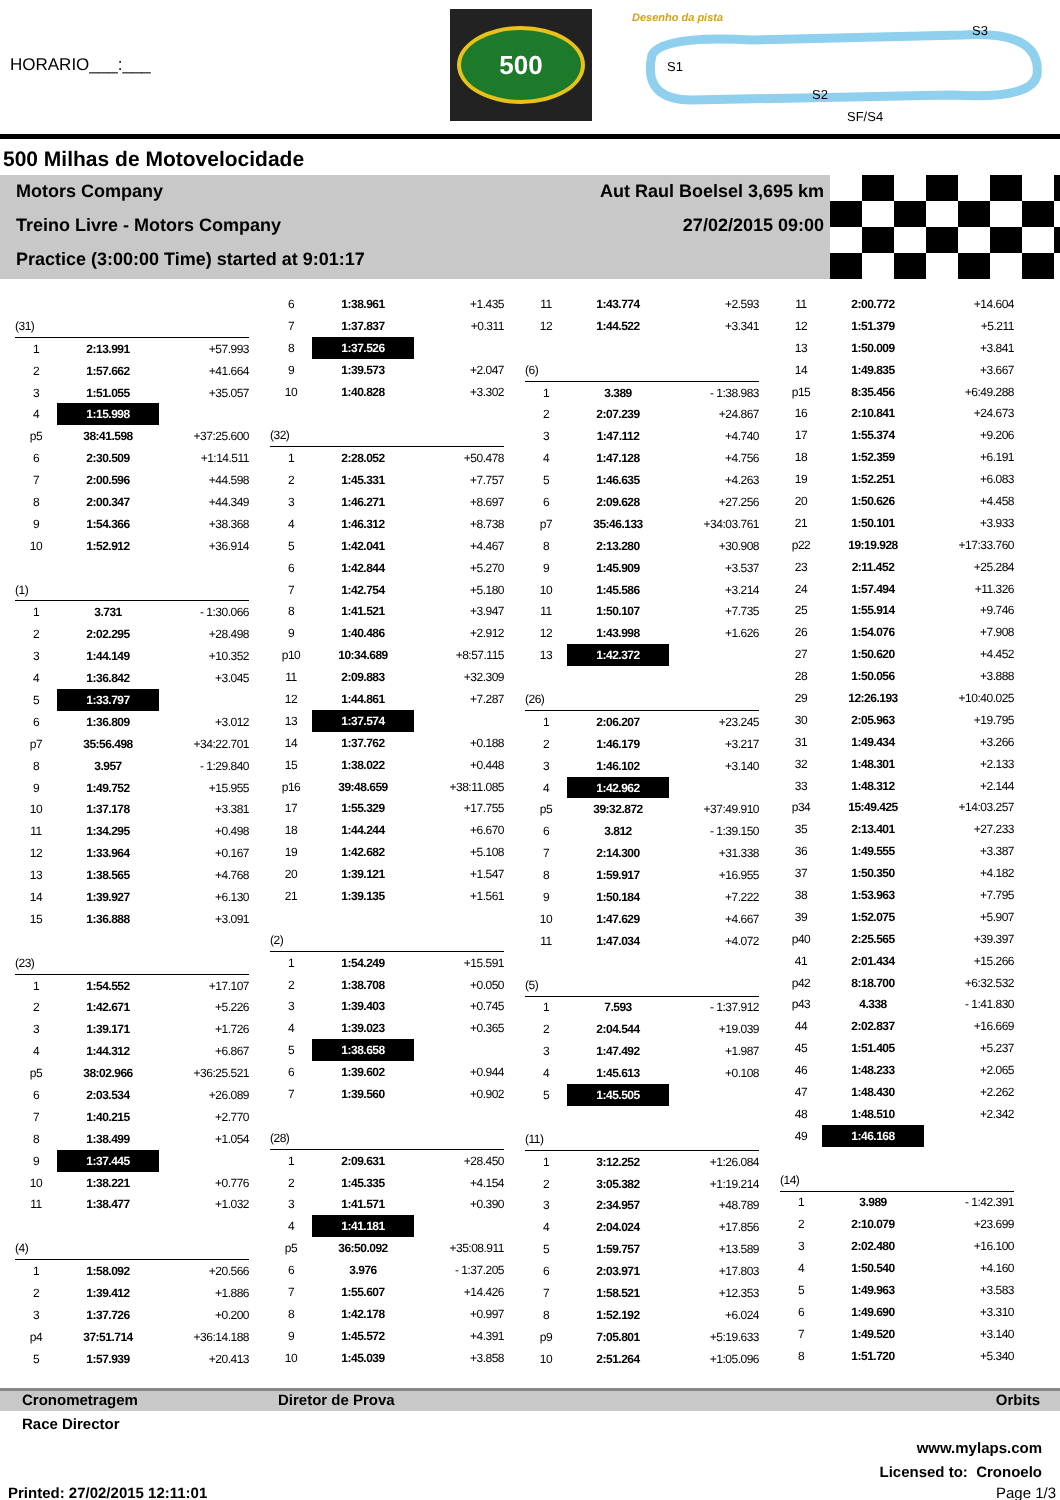HORARIO___:___
500
Desenho da pista
S1
S2
S3
SF/S4
500 Milhas de Motovelocidade
Motors Company Aut Raul Boelsel 3,695 km
Treino Livre - Motors Company 27/02/2015 09:00
Practice (3:00:00 Time) started at 9:01:17
| (31) | | |
| 1 | 2:13.991 | +57.993 |
| 2 | 1:57.662 | +41.664 |
| 3 | 1:51.055 | +35.057 |
| 4 | 1:15.998 | |
| p5 | 38:41.598 | +37:25.600 |
| 6 | 2:30.509 | +1:14.511 |
| 7 | 2:00.596 | +44.598 |
| 8 | 2:00.347 | +44.349 |
| 9 | 1:54.366 | +38.368 |
| 10 | 1:52.912 | +36.914 |
| (1) | | |
| 1 | 3.731 | - 1:30.066 |
| 2 | 2:02.295 | +28.498 |
| 3 | 1:44.149 | +10.352 |
| 4 | 1:36.842 | +3.045 |
| 5 | 1:33.797 | |
| 6 | 1:36.809 | +3.012 |
| p7 | 35:56.498 | +34:22.701 |
| 8 | 3.957 | - 1:29.840 |
| 9 | 1:49.752 | +15.955 |
| 10 | 1:37.178 | +3.381 |
| 11 | 1:34.295 | +0.498 |
| 12 | 1:33.964 | +0.167 |
| 13 | 1:38.565 | +4.768 |
| 14 | 1:39.927 | +6.130 |
| 15 | 1:36.888 | +3.091 |
| (23) | | |
| 1 | 1:54.552 | +17.107 |
| 2 | 1:42.671 | +5.226 |
| 3 | 1:39.171 | +1.726 |
| 4 | 1:44.312 | +6.867 |
| p5 | 38:02.966 | +36:25.521 |
| 6 | 2:03.534 | +26.089 |
| 7 | 1:40.215 | +2.770 |
| 8 | 1:38.499 | +1.054 |
| 9 | 1:37.445 | |
| 10 | 1:38.221 | +0.776 |
| 11 | 1:38.477 | +1.032 |
| (4) | | |
| 1 | 1:58.092 | +20.566 |
| 2 | 1:39.412 | +1.886 |
| 3 | 1:37.726 | +0.200 |
| p4 | 37:51.714 | +36:14.188 |
| 5 | 1:57.939 | +20.413 |
| 6 | 1:38.961 | +1.435 |
| 7 | 1:37.837 | +0.311 |
| 8 | 1:37.526 | |
| 9 | 1:39.573 | +2.047 |
| 10 | 1:40.828 | +3.302 |
| (32) | | |
| 1 | 2:28.052 | +50.478 |
| 2 | 1:45.331 | +7.757 |
| 3 | 1:46.271 | +8.697 |
| 4 | 1:46.312 | +8.738 |
| 5 | 1:42.041 | +4.467 |
| 6 | 1:42.844 | +5.270 |
| 7 | 1:42.754 | +5.180 |
| 8 | 1:41.521 | +3.947 |
| 9 | 1:40.486 | +2.912 |
| p10 | 10:34.689 | +8:57.115 |
| 11 | 2:09.883 | +32.309 |
| 12 | 1:44.861 | +7.287 |
| 13 | 1:37.574 | |
| 14 | 1:37.762 | +0.188 |
| 15 | 1:38.022 | +0.448 |
| p16 | 39:48.659 | +38:11.085 |
| 17 | 1:55.329 | +17.755 |
| 18 | 1:44.244 | +6.670 |
| 19 | 1:42.682 | +5.108 |
| 20 | 1:39.121 | +1.547 |
| 21 | 1:39.135 | +1.561 |
| (2) | | |
| 1 | 1:54.249 | +15.591 |
| 2 | 1:38.708 | +0.050 |
| 3 | 1:39.403 | +0.745 |
| 4 | 1:39.023 | +0.365 |
| 5 | 1:38.658 | |
| 6 | 1:39.602 | +0.944 |
| 7 | 1:39.560 | +0.902 |
| (28) | | |
| 1 | 2:09.631 | +28.450 |
| 2 | 1:45.335 | +4.154 |
| 3 | 1:41.571 | +0.390 |
| 4 | 1:41.181 | |
| p5 | 36:50.092 | +35:08.911 |
| 6 | 3.976 | - 1:37.205 |
| 7 | 1:55.607 | +14.426 |
| 8 | 1:42.178 | +0.997 |
| 9 | 1:45.572 | +4.391 |
| 10 | 1:45.039 | +3.858 |
| 11 | 1:43.774 | +2.593 |
| 12 | 1:44.522 | +3.341 |
| (6) | | |
| 1 | 3.389 | - 1:38.983 |
| 2 | 2:07.239 | +24.867 |
| 3 | 1:47.112 | +4.740 |
| 4 | 1:47.128 | +4.756 |
| 5 | 1:46.635 | +4.263 |
| 6 | 2:09.628 | +27.256 |
| p7 | 35:46.133 | +34:03.761 |
| 8 | 2:13.280 | +30.908 |
| 9 | 1:45.909 | +3.537 |
| 10 | 1:45.586 | +3.214 |
| 11 | 1:50.107 | +7.735 |
| 12 | 1:43.998 | +1.626 |
| 13 | 1:42.372 | |
| (26) | | |
| 1 | 2:06.207 | +23.245 |
| 2 | 1:46.179 | +3.217 |
| 3 | 1:46.102 | +3.140 |
| 4 | 1:42.962 | |
| p5 | 39:32.872 | +37:49.910 |
| 6 | 3.812 | - 1:39.150 |
| 7 | 2:14.300 | +31.338 |
| 8 | 1:59.917 | +16.955 |
| 9 | 1:50.184 | +7.222 |
| 10 | 1:47.629 | +4.667 |
| 11 | 1:47.034 | +4.072 |
| (5) | | |
| 1 | 7.593 | - 1:37.912 |
| 2 | 2:04.544 | +19.039 |
| 3 | 1:47.492 | +1.987 |
| 4 | 1:45.613 | +0.108 |
| 5 | 1:45.505 | |
| (11) | | |
| 1 | 3:12.252 | +1:26.084 |
| 2 | 3:05.382 | +1:19.214 |
| 3 | 2:34.957 | +48.789 |
| 4 | 2:04.024 | +17.856 |
| 5 | 1:59.757 | +13.589 |
| 6 | 2:03.971 | +17.803 |
| 7 | 1:58.521 | +12.353 |
| 8 | 1:52.192 | +6.024 |
| p9 | 7:05.801 | +5:19.633 |
| 10 | 2:51.264 | +1:05.096 |
| 11 | 2:00.772 | +14.604 |
| 12 | 1:51.379 | +5.211 |
| 13 | 1:50.009 | +3.841 |
| 14 | 1:49.835 | +3.667 |
| p15 | 8:35.456 | +6:49.288 |
| 16 | 2:10.841 | +24.673 |
| 17 | 1:55.374 | +9.206 |
| 18 | 1:52.359 | +6.191 |
| 19 | 1:52.251 | +6.083 |
| 20 | 1:50.626 | +4.458 |
| 21 | 1:50.101 | +3.933 |
| p22 | 19:19.928 | +17:33.760 |
| 23 | 2:11.452 | +25.284 |
| 24 | 1:57.494 | +11.326 |
| 25 | 1:55.914 | +9.746 |
| 26 | 1:54.076 | +7.908 |
| 27 | 1:50.620 | +4.452 |
| 28 | 1:50.056 | +3.888 |
| 29 | 12:26.193 | +10:40.025 |
| 30 | 2:05.963 | +19.795 |
| 31 | 1:49.434 | +3.266 |
| 32 | 1:48.301 | +2.133 |
| 33 | 1:48.312 | +2.144 |
| p34 | 15:49.425 | +14:03.257 |
| 35 | 2:13.401 | +27.233 |
| 36 | 1:49.555 | +3.387 |
| 37 | 1:50.350 | +4.182 |
| 38 | 1:53.963 | +7.795 |
| 39 | 1:52.075 | +5.907 |
| p40 | 2:25.565 | +39.397 |
| 41 | 2:01.434 | +15.266 |
| p42 | 8:18.700 | +6:32.532 |
| p43 | 4.338 | - 1:41.830 |
| 44 | 2:02.837 | +16.669 |
| 45 | 1:51.405 | +5.237 |
| 46 | 1:48.233 | +2.065 |
| 47 | 1:48.430 | +2.262 |
| 48 | 1:48.510 | +2.342 |
| 49 | 1:46.168 | |
| (14) | | |
| 1 | 3.989 | - 1:42.391 |
| 2 | 2:10.079 | +23.699 |
| 3 | 2:02.480 | +16.100 |
| 4 | 1:50.540 | +4.160 |
| 5 | 1:49.963 | +3.583 |
| 6 | 1:49.690 | +3.310 |
| 7 | 1:49.520 | +3.140 |
| 8 | 1:51.720 | +5.340 |
Cronometragem Diretor de Prova Orbits
Race Director
www.mylaps.com
Licensed to: Cronoelo
Printed: 27/02/2015 12:11:01 Page 1/3